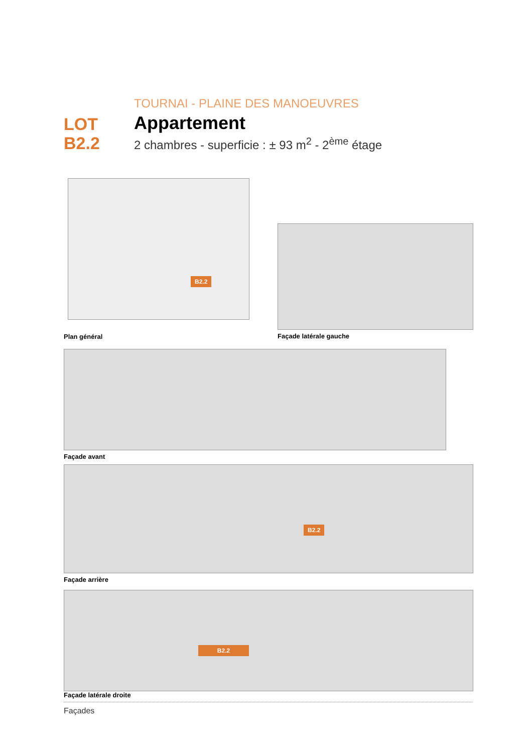LOT
B2.2
TOURNAI - PLAINE DES MANOEUVRES
Appartement
2 chambres - superficie : ± 93 m<sup>2</sup> - 2<sup>ème</sup> étage
B2.2
Plan général Façade latérale gauche
Façade avant
B2.2
Façade arrière
B2.2
Façade latérale droite
Façades